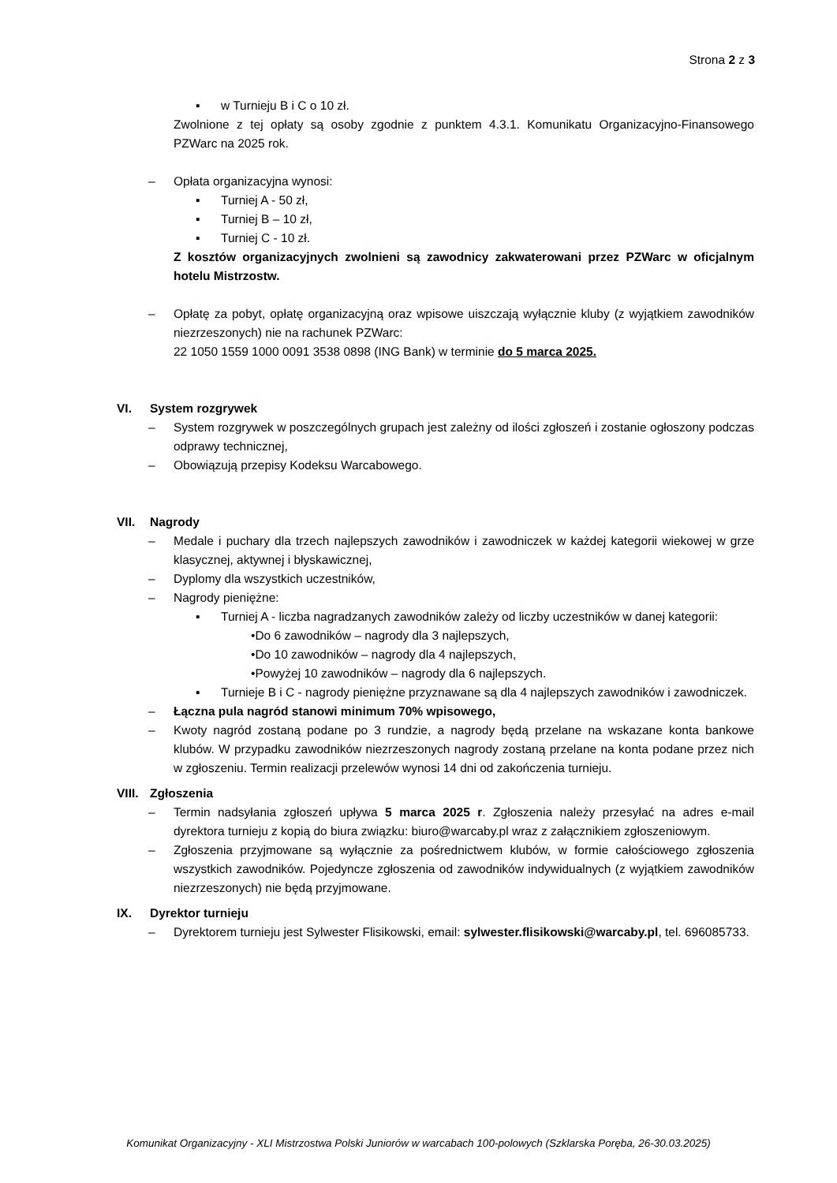Strona 2 z 3
▪ w Turnieju B i C o 10 zł.
Zwolnione z tej opłaty są osoby zgodnie z punktem 4.3.1. Komunikatu Organizacyjno-Finansowego PZWarc na 2025 rok.
– Opłata organizacyjna wynosi:
▪ Turniej A - 50 zł,
▪ Turniej B – 10 zł,
▪ Turniej C - 10 zł.
Z kosztów organizacyjnych zwolnieni są zawodnicy zakwaterowani przez PZWarc w oficjalnym hotelu Mistrzostw.
– Opłatę za pobyt, opłatę organizacyjną oraz wpisowe uiszczają wyłącznie kluby (z wyjątkiem zawodników niezrzeszonych) nie na rachunek PZWarc:
22 1050 1559 1000 0091 3538 0898 (ING Bank) w terminie do 5 marca 2025.
VI. System rozgrywek
– System rozgrywek w poszczególnych grupach jest zależny od ilości zgłoszeń i zostanie ogłoszony podczas odprawy technicznej,
– Obowiązują przepisy Kodeksu Warcabowego.
VII. Nagrody
– Medale i puchary dla trzech najlepszych zawodników i zawodniczek w każdej kategorii wiekowej w grze klasycznej, aktywnej i błyskawicznej,
– Dyplomy dla wszystkich uczestników,
– Nagrody pieniężne:
▪ Turniej A - liczba nagradzanych zawodników zależy od liczby uczestników w danej kategorii:
•Do 6 zawodników – nagrody dla 3 najlepszych,
•Do 10 zawodników – nagrody dla 4 najlepszych,
•Powyżej 10 zawodników – nagrody dla 6 najlepszych.
▪ Turnieje B i C - nagrody pieniężne przyznawane są dla 4 najlepszych zawodników i zawodniczek.
– Łączna pula nagród stanowi minimum 70% wpisowego,
– Kwoty nagród zostaną podane po 3 rundzie, a nagrody będą przelane na wskazane konta bankowe klubów. W przypadku zawodników niezrzeszonych nagrody zostaną przelane na konta podane przez nich w zgłoszeniu. Termin realizacji przelewów wynosi 14 dni od zakończenia turnieju.
VIII. Zgłoszenia
– Termin nadsyłania zgłoszeń upływa 5 marca 2025 r. Zgłoszenia należy przesyłać na adres e-mail dyrektora turnieju z kopią do biura związku: biuro@warcaby.pl wraz z załącznikiem zgłoszeniowym.
– Zgłoszenia przyjmowane są wyłącznie za pośrednictwem klubów, w formie całościowego zgłoszenia wszystkich zawodników. Pojedyncze zgłoszenia od zawodników indywidualnych (z wyjątkiem zawodników niezrzeszonych) nie będą przyjmowane.
IX. Dyrektor turnieju
– Dyrektorem turnieju jest Sylwester Flisikowski, email: sylwester.flisikowski@warcaby.pl, tel. 696085733.
Komunikat Organizacyjny - XLI Mistrzostwa Polski Juniorów w warcabach 100-polowych (Szklarska Poręba, 26-30.03.2025)